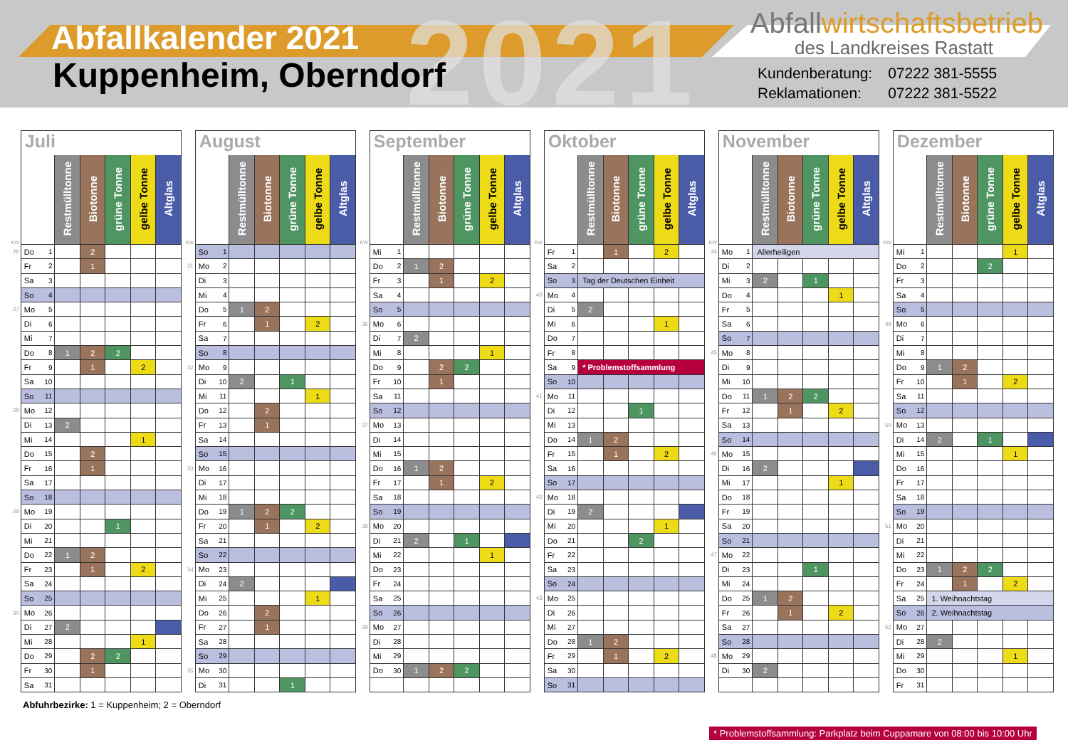2021
Abfallkalender 2021
Kuppenheim, Oberndorf
Abfallwirtschaftsbetrieb
des Landkreises Rastatt
| Kundenberatung: | 07222 381-5555 |
| Reklamationen: | 07222 381-5522 |
| | Juli | | | | | | |
| KW | | | Restmülltonne | Biotonne | grüne Tonne | gelbe Tonne | Altglas |
| 26 | Do | 1 | | 2 | | | |
| | Fr | 2 | | 1 | | | |
| | Sa | 3 | | | | | |
| | So | 4 | | | | | |
| 27 | Mo | 5 | | | | | |
| | Di | 6 | | | | | |
| | Mi | 7 | | | | | |
| | Do | 8 | 1 | 2 | 2 | | |
| | Fr | 9 | | 1 | | 2 | |
| | Sa | 10 | | | | | |
| | So | 11 | | | | | |
| 28 | Mo | 12 | | | | | |
| | Di | 13 | 2 | | | | |
| | Mi | 14 | | | | 1 | |
| | Do | 15 | | 2 | | | |
| | Fr | 16 | | 1 | | | |
| | Sa | 17 | | | | | |
| | So | 18 | | | | | |
| 29 | Mo | 19 | | | | | |
| | Di | 20 | | | 1 | | |
| | Mi | 21 | | | | | |
| | Do | 22 | 1 | 2 | | | |
| | Fr | 23 | | 1 | | 2 | |
| | Sa | 24 | | | | | |
| | So | 25 | | | | | |
| 30 | Mo | 26 | | | | | |
| | Di | 27 | 2 | | | | |
| | Mi | 28 | | | | 1 | |
| | Do | 29 | | 2 | 2 | | |
| | Fr | 30 | | 1 | | | |
| | Sa | 31 | | | | | |
| | August | | | | | | |
| KW | | | Restmülltonne | Biotonne | grüne Tonne | gelbe Tonne | Altglas |
| | So | 1 | | | | | |
| 31 | Mo | 2 | | | | | |
| | Di | 3 | | | | | |
| | Mi | 4 | | | | | |
| | Do | 5 | 1 | 2 | | | |
| | Fr | 6 | | 1 | | 2 | |
| | Sa | 7 | | | | | |
| | So | 8 | | | | | |
| 32 | Mo | 9 | | | | | |
| | Di | 10 | 2 | | 1 | | |
| | Mi | 11 | | | | 1 | |
| | Do | 12 | | 2 | | | |
| | Fr | 13 | | 1 | | | |
| | Sa | 14 | | | | | |
| | So | 15 | | | | | |
| 33 | Mo | 16 | | | | | |
| | Di | 17 | | | | | |
| | Mi | 18 | | | | | |
| | Do | 19 | 1 | 2 | 2 | | |
| | Fr | 20 | | 1 | | 2 | |
| | Sa | 21 | | | | | |
| | So | 22 | | | | | |
| 34 | Mo | 23 | | | | | |
| | Di | 24 | 2 | | | | |
| | Mi | 25 | | | | 1 | |
| | Do | 26 | | 2 | | | |
| | Fr | 27 | | 1 | | | |
| | Sa | 28 | | | | | |
| | So | 29 | | | | | |
| 35 | Mo | 30 | | | | | |
| | Di | 31 | | | 1 | | |
| | September | | | | | | |
| KW | | | Restmülltonne | Biotonne | grüne Tonne | gelbe Tonne | Altglas |
| | Mi | 1 | | | | | |
| | Do | 2 | 1 | 2 | | | |
| | Fr | 3 | | 1 | | 2 | |
| | Sa | 4 | | | | | |
| | So | 5 | | | | | |
| 36 | Mo | 6 | | | | | |
| | Di | 7 | 2 | | | | |
| | Mi | 8 | | | | 1 | |
| | Do | 9 | | 2 | 2 | | |
| | Fr | 10 | | 1 | | | |
| | Sa | 11 | | | | | |
| | So | 12 | | | | | |
| 37 | Mo | 13 | | | | | |
| | Di | 14 | | | | | |
| | Mi | 15 | | | | | |
| | Do | 16 | 1 | 2 | | | |
| | Fr | 17 | | 1 | | 2 | |
| | Sa | 18 | | | | | |
| | So | 19 | | | | | |
| 38 | Mo | 20 | | | | | |
| | Di | 21 | 2 | | 1 | | |
| | Mi | 22 | | | | 1 | |
| | Do | 23 | | | | | |
| | Fr | 24 | | | | | |
| | Sa | 25 | | | | | |
| | So | 26 | | | | | |
| 39 | Mo | 27 | | | | | |
| | Di | 28 | | | | | |
| | Mi | 29 | | | | | |
| | Do | 30 | 1 | 2 | 2 | | |
| | Oktober | | | | | | |
| KW | | | Restmülltonne | Biotonne | grüne Tonne | gelbe Tonne | Altglas |
| | Fr | 1 | | 1 | | 2 | |
| | Sa | 2 | | | | | |
| | So | 3 | Tag der Deutschen Einheit | | | | |
| 40 | Mo | 4 | | | | | |
| | Di | 5 | 2 | | | | |
| | Mi | 6 | | | | 1 | |
| | Do | 7 | | | | | |
| | Fr | 8 | | | | | |
| | Sa | 9 | * Problemstoffsammlung | | | | |
| | So | 10 | | | | | |
| 41 | Mo | 11 | | | | | |
| | Di | 12 | | | 1 | | |
| | Mi | 13 | | | | | |
| | Do | 14 | 1 | 2 | | | |
| | Fr | 15 | | 1 | | 2 | |
| | Sa | 16 | | | | | |
| | So | 17 | | | | | |
| 42 | Mo | 18 | | | | | |
| | Di | 19 | 2 | | | | |
| | Mi | 20 | | | | 1 | |
| | Do | 21 | | | 2 | | |
| | Fr | 22 | | | | | |
| | Sa | 23 | | | | | |
| | So | 24 | | | | | |
| 43 | Mo | 25 | | | | | |
| | Di | 26 | | | | | |
| | Mi | 27 | | | | | |
| | Do | 28 | 1 | 2 | | | |
| | Fr | 29 | | 1 | | 2 | |
| | Sa | 30 | | | | | |
| | So | 31 | | | | | |
| | November | | | | | | |
| KW | | | Restmülltonne | Biotonne | grüne Tonne | gelbe Tonne | Altglas |
| 44 | Mo | 1 | Allerheiligen | | | | |
| | Di | 2 | | | | | |
| | Mi | 3 | 2 | | 1 | | |
| | Do | 4 | | | | 1 | |
| | Fr | 5 | | | | | |
| | Sa | 6 | | | | | |
| | So | 7 | | | | | |
| 45 | Mo | 8 | | | | | |
| | Di | 9 | | | | | |
| | Mi | 10 | | | | | |
| | Do | 11 | 1 | 2 | 2 | | |
| | Fr | 12 | | 1 | | 2 | |
| | Sa | 13 | | | | | |
| | So | 14 | | | | | |
| 46 | Mo | 15 | | | | | |
| | Di | 16 | 2 | | | | |
| | Mi | 17 | | | | 1 | |
| | Do | 18 | | | | | |
| | Fr | 19 | | | | | |
| | Sa | 20 | | | | | |
| | So | 21 | | | | | |
| 47 | Mo | 22 | | | | | |
| | Di | 23 | | | 1 | | |
| | Mi | 24 | | | | | |
| | Do | 25 | 1 | 2 | | | |
| | Fr | 26 | | 1 | | 2 | |
| | Sa | 27 | | | | | |
| | So | 28 | | | | | |
| 48 | Mo | 29 | | | | | |
| | Di | 30 | 2 | | | | |
| | Dezember | | | | | | |
| KW | | | Restmülltonne | Biotonne | grüne Tonne | gelbe Tonne | Altglas |
| | Mi | 1 | | | | 1 | |
| | Do | 2 | | | 2 | | |
| | Fr | 3 | | | | | |
| | Sa | 4 | | | | | |
| | So | 5 | | | | | |
| 49 | Mo | 6 | | | | | |
| | Di | 7 | | | | | |
| | Mi | 8 | | | | | |
| | Do | 9 | 1 | 2 | | | |
| | Fr | 10 | | 1 | | 2 | |
| | Sa | 11 | | | | | |
| | So | 12 | | | | | |
| 50 | Mo | 13 | | | | | |
| | Di | 14 | 2 | | 1 | | |
| | Mi | 15 | | | | 1 | |
| | Do | 16 | | | | | |
| | Fr | 17 | | | | | |
| | Sa | 18 | | | | | |
| | So | 19 | | | | | |
| 51 | Mo | 20 | | | | | |
| | Di | 21 | | | | | |
| | Mi | 22 | | | | | |
| | Do | 23 | 1 | 2 | 2 | | |
| | Fr | 24 | | 1 | | 2 | |
| | Sa | 25 | 1. Weihnachtstag | | | | |
| | So | 26 | 2. Weihnachtstag | | | | |
| 52 | Mo | 27 | | | | | |
| | Di | 28 | 2 | | | | |
| | Mi | 29 | | | | 1 | |
| | Do | 30 | | | | | |
| | Fr | 31 | | | | | |
Abfuhrbezirke: 1 = Kuppenheim; 2 = Oberndorf
* Problemstoffsammlung: Parkplatz beim Cuppamare von 08:00 bis 10:00 Uhr